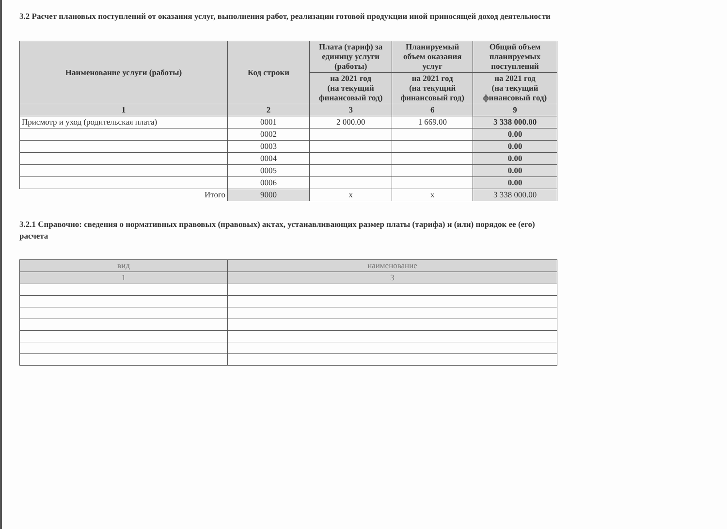3.2 Расчет плановых поступлений от оказания услуг, выполнения работ, реализации готовой продукции иной приносящей доход деятельности
| Наименование услуги (работы) | Код строки | Плата (тариф) за единицу услуги (работы) | Планируемый объем оказания услуг | Общий объем планируемых поступлений |
| --- | --- | --- | --- | --- |
| | | на 2021 год (на текущий финансовый год) | на 2021 год (на текущий финансовый год) | на 2021 год (на текущий финансовый год) |
| 1 | 2 | 3 | 6 | 9 |
| Присмотр и уход (родительская плата) | 0001 | 2 000.00 | 1 669.00 | 3 338 000.00 |
| | 0002 | | | 0.00 |
| | 0003 | | | 0.00 |
| | 0004 | | | 0.00 |
| | 0005 | | | 0.00 |
| | 0006 | | | 0.00 |
| Итого | 9000 | x | x | 3 338 000.00 |
3.2.1 Справочно: сведения о нормативных правовых (правовых) актах, устанавливающих размер платы (тарифа) и (или) порядок ее (его) расчета
| вид | наименование |
| --- | --- |
| 1 | 3 |